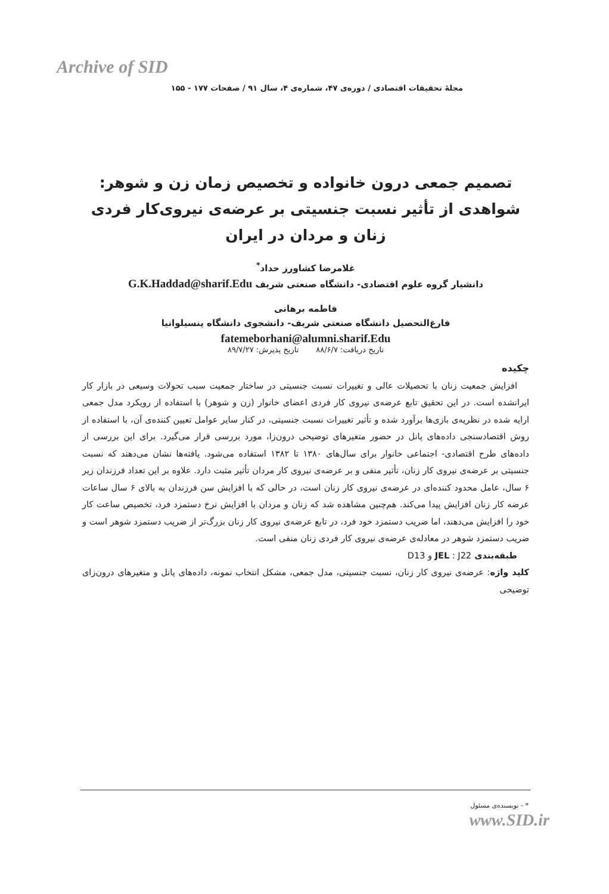Archive of SID
مجلهٔ تحقیقات اقتصادی / دوره‌ی ۴۷، شماره‌ی ۴، سال ۹۱ / صفحات ۱۷۷ - ۱۵۵
تصمیم جمعی درون خانواده و تخصیص زمان زن و شوهر:
شواهدی از تأثیر نسبت جنسیتی بر عرضه‌ی نیروی‌کار فردی
زنان و مردان در ایران
غلامرضا کشاورز حداد<sup>*</sup>
دانشیار گروه علوم اقتصادی- دانشگاه صنعتی شریف G.K.Haddad@sharif.Edu
فاطمه برهانی
فارغ‌التحصیل دانشگاه صنعتی شریف- دانشجوی دانشگاه پنسیلوانیا
fatemeborhani@alumni.sharif.Edu
تاریخ دریافت: ۸۸/۶/۷ تاریخ پذیرش: ۸۹/۷/۲۷
چکیده
افزایش جمعیت زنان با تحصیلات عالی و تغییرات نسبت جنسیتی در ساختار جمعیت سبب تحولات وسیعی در بازار کار ایرانشده است. در این تحقیق تابع عرضه‌ی نیروی کار فردی اعضای خانوار (زن و شوهر) با استفاده از رویکرد مدل جمعی ارایه شده در نظریه‌ی بازی‌ها برآورد شده و تأثیر تغییرات نسبت جنسیتی، در کنار سایر عوامل تعیین کننده‌ی آن، با استفاده از روش اقتصادسنجی داده‌های پانل در حضور متغیرهای توضیحی درون‌زا، مورد بررسی قرار می‌گیرد. برای این بررسی از داده‌های طرح اقتصادی- اجتماعی خانوار برای سال‌های ۱۳۸۰ تا ۱۳۸۲ استفاده می‌شود. یافته‌ها نشان می‌دهند که نسبت جنسیتی بر عرضه‌ی نیروی کار زنان، تأثیر منفی و بر عرضه‌ی نیروی کار مردان تأثیر مثبت دارد. علاوه بر این تعداد فرزندان زیر ۶ سال، عامل محدود کننده‌ای در عرضه‌ی نیروی کار زنان است، در حالی که با افزایش سن فرزندان به بالای ۶ سال ساعات عرضه کار زنان افزایش پیدا می‌کند. هم‌چنین مشاهده شد که زنان و مردان با افزایش نرخ دستمزد فرد، تخصیص ساعت کار خود را افزایش می‌دهند، اما ضریب دستمزد خود فرد، در تابع عرضه‌ی نیروی کار زنان بزرگ‌تر از ضریب دستمزد شوهر است و ضریب دستمزد شوهر در معادله‌ی عرضه‌ی نیروی کار فردی زنان منفی است.
طبقه‌بندی JEL : J22 و D13
کلید واژه: عرضه‌ی نیروی کار زنان، نسبت جنسیتی، مدل جمعی، مشکل انتخاب نمونه، داده‌های پانل و متغیرهای درون‌زای توضیحی
* - نویسنده‌ی مسئول
www.SID.ir